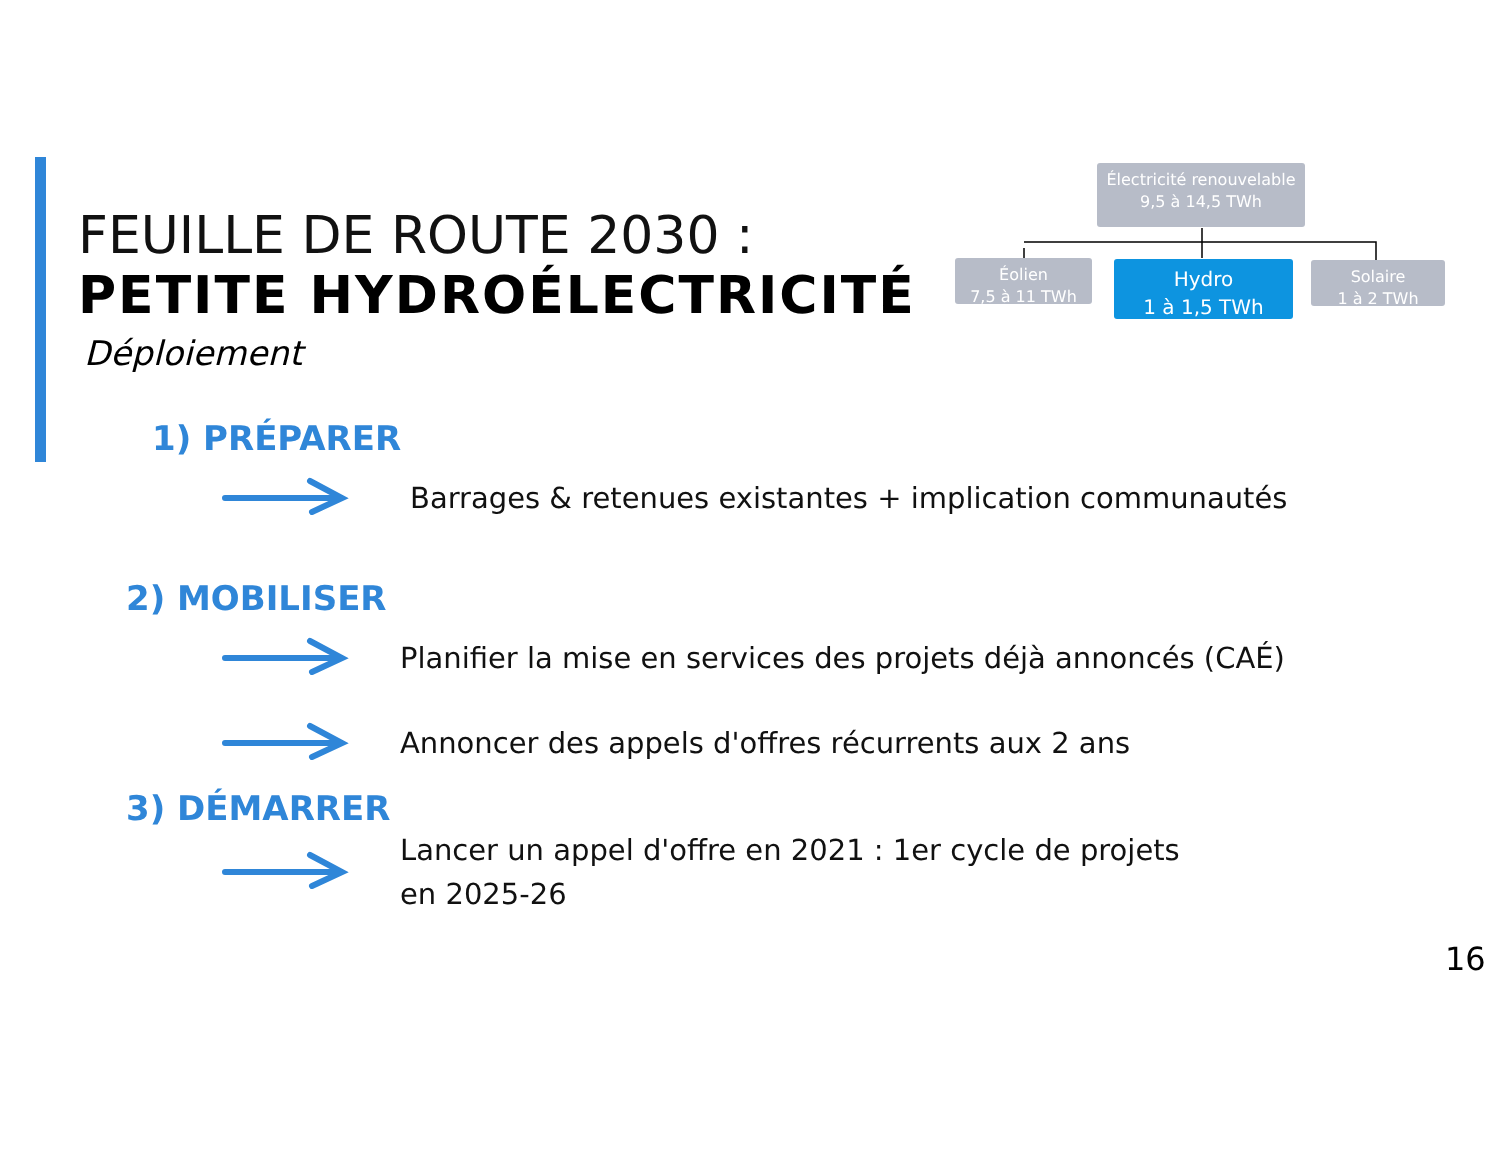FEUILLE DE ROUTE 2030 :
PETITE HYDROÉLECTRICITÉ
Déploiement
Électricité renouvelable
9,5 à 14,5 TWh
Éolien
7,5 à 11 TWh
Hydro
1 à 1,5 TWh
Solaire
1 à 2 TWh
1) PRÉPARER
Barrages & retenues existantes + implication communautés
2) MOBILISER
Planifier la mise en services des projets déjà annoncés (CAÉ)
Annoncer des appels d'offres récurrents aux 2 ans
3) DÉMARRER
Lancer un appel d'offre en 2021 : 1er cycle de projets
en 2025-26
16